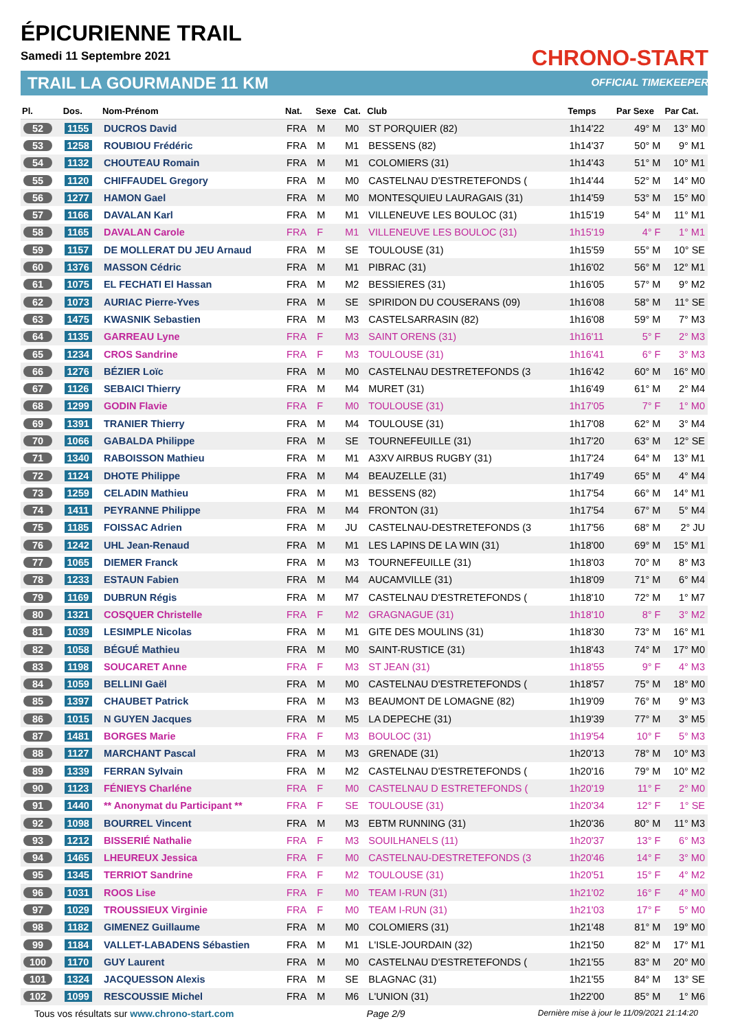ÉPICURIENNE TRAIL
Samedi 11 Septembre 2021
TRAIL LA GOURMANDE 11 KM
CHRONO-START
OFFICIAL TIMEKEEPER
| Pl. | Dos. | Nom-Prénom | Nat. | Sexe | Cat. | Club | Temps | Par Sexe | Par Cat. |
| --- | --- | --- | --- | --- | --- | --- | --- | --- | --- |
| 52 | 1155 | DUCROS David | FRA | M | M0 | ST PORQUIER (82) | 1h14'22 | 49° M | 13° M0 |
| 53 | 1258 | ROUBIOU Frédéric | FRA | M | M1 | BESSENS (82) | 1h14'37 | 50° M | 9° M1 |
| 54 | 1132 | CHOUTEAU Romain | FRA | M | M1 | COLOMIERS (31) | 1h14'43 | 51° M | 10° M1 |
| 55 | 1120 | CHIFFAUDEL Gregory | FRA | M | M0 | CASTELNAU D'ESTRETEFONDS ( | 1h14'44 | 52° M | 14° M0 |
| 56 | 1277 | HAMON Gael | FRA | M | M0 | MONTESQUIEU LAURAGAIS (31) | 1h14'59 | 53° M | 15° M0 |
| 57 | 1166 | DAVALAN Karl | FRA | M | M1 | VILLENEUVE LES BOULOC (31) | 1h15'19 | 54° M | 11° M1 |
| 58 | 1165 | DAVALAN Carole | FRA | F | M1 | VILLENEUVE LES BOULOC (31) | 1h15'19 | 4° F | 1° M1 |
| 59 | 1157 | DE MOLLERAT DU JEU Arnaud | FRA | M | SE | TOULOUSE (31) | 1h15'59 | 55° M | 10° SE |
| 60 | 1376 | MASSON Cédric | FRA | M | M1 | PIBRAC (31) | 1h16'02 | 56° M | 12° M1 |
| 61 | 1075 | EL FECHATI El Hassan | FRA | M | M2 | BESSIERES (31) | 1h16'05 | 57° M | 9° M2 |
| 62 | 1073 | AURIAC Pierre-Yves | FRA | M | SE | SPIRIDON DU COUSERANS (09) | 1h16'08 | 58° M | 11° SE |
| 63 | 1475 | KWASNIK Sebastien | FRA | M | M3 | CASTELSARRASIN (82) | 1h16'08 | 59° M | 7° M3 |
| 64 | 1135 | GARREAU Lyne | FRA | F | M3 | SAINT ORENS (31) | 1h16'11 | 5° F | 2° M3 |
| 65 | 1234 | CROS Sandrine | FRA | F | M3 | TOULOUSE (31) | 1h16'41 | 6° F | 3° M3 |
| 66 | 1276 | BÉZIER Loïc | FRA | M | M0 | CASTELNAU DESTRETEFONDS (3 | 1h16'42 | 60° M | 16° M0 |
| 67 | 1126 | SEBAICI Thierry | FRA | M | M4 | MURET (31) | 1h16'49 | 61° M | 2° M4 |
| 68 | 1299 | GODIN Flavie | FRA | F | M0 | TOULOUSE (31) | 1h17'05 | 7° F | 1° M0 |
| 69 | 1391 | TRANIER Thierry | FRA | M | M4 | TOULOUSE (31) | 1h17'08 | 62° M | 3° M4 |
| 70 | 1066 | GABALDA Philippe | FRA | M | SE | TOURNEFEUILLE (31) | 1h17'20 | 63° M | 12° SE |
| 71 | 1340 | RABOISSON Mathieu | FRA | M | M1 | A3XV AIRBUS RUGBY (31) | 1h17'24 | 64° M | 13° M1 |
| 72 | 1124 | DHOTE Philippe | FRA | M | M4 | BEAUZELLE (31) | 1h17'49 | 65° M | 4° M4 |
| 73 | 1259 | CELADIN Mathieu | FRA | M | M1 | BESSENS (82) | 1h17'54 | 66° M | 14° M1 |
| 74 | 1411 | PEYRANNE Philippe | FRA | M | M4 | FRONTON (31) | 1h17'54 | 67° M | 5° M4 |
| 75 | 1185 | FOISSAC Adrien | FRA | M | JU | CASTELNAU-DESTRETEFONDS (3 | 1h17'56 | 68° M | 2° JU |
| 76 | 1242 | UHL Jean-Renaud | FRA | M | M1 | LES LAPINS DE LA WIN (31) | 1h18'00 | 69° M | 15° M1 |
| 77 | 1065 | DIEMER Franck | FRA | M | M3 | TOURNEFEUILLE (31) | 1h18'03 | 70° M | 8° M3 |
| 78 | 1233 | ESTAUN Fabien | FRA | M | M4 | AUCAMVILLE (31) | 1h18'09 | 71° M | 6° M4 |
| 79 | 1169 | DUBRUN Régis | FRA | M | M7 | CASTELNAU D'ESTRETEFONDS ( | 1h18'10 | 72° M | 1° M7 |
| 80 | 1321 | COSQUER Christelle | FRA | F | M2 | GRAGNAGUE (31) | 1h18'10 | 8° F | 3° M2 |
| 81 | 1039 | LESIMPLE Nicolas | FRA | M | M1 | GITE DES MOULINS (31) | 1h18'30 | 73° M | 16° M1 |
| 82 | 1058 | BÉGUÉ Mathieu | FRA | M | M0 | SAINT-RUSTICE (31) | 1h18'43 | 74° M | 17° M0 |
| 83 | 1198 | SOUCARET Anne | FRA | F | M3 | ST JEAN (31) | 1h18'55 | 9° F | 4° M3 |
| 84 | 1059 | BELLINI Gaël | FRA | M | M0 | CASTELNAU D'ESTRETEFONDS ( | 1h18'57 | 75° M | 18° M0 |
| 85 | 1397 | CHAUBET Patrick | FRA | M | M3 | BEAUMONT DE LOMAGNE (82) | 1h19'09 | 76° M | 9° M3 |
| 86 | 1015 | N GUYEN Jacques | FRA | M | M5 | LA DEPECHE (31) | 1h19'39 | 77° M | 3° M5 |
| 87 | 1481 | BORGES Marie | FRA | F | M3 | BOULOC (31) | 1h19'54 | 10° F | 5° M3 |
| 88 | 1127 | MARCHANT Pascal | FRA | M | M3 | GRENADE (31) | 1h20'13 | 78° M | 10° M3 |
| 89 | 1339 | FERRAN Sylvain | FRA | M | M2 | CASTELNAU D'ESTRETEFONDS ( | 1h20'16 | 79° M | 10° M2 |
| 90 | 1123 | FÉNIEYS Charléne | FRA | F | M0 | CASTELNAU D ESTRETEFONDS ( | 1h20'19 | 11° F | 2° M0 |
| 91 | 1440 | ** Anonymat du Participant ** | FRA | F | SE | TOULOUSE (31) | 1h20'34 | 12° F | 1° SE |
| 92 | 1098 | BOURREL Vincent | FRA | M | M3 | EBTM RUNNING (31) | 1h20'36 | 80° M | 11° M3 |
| 93 | 1212 | BISSERIÉ Nathalie | FRA | F | M3 | SOUILHANELS (11) | 1h20'37 | 13° F | 6° M3 |
| 94 | 1465 | LHEUREUX Jessica | FRA | F | M0 | CASTELNAU-DESTRETEFONDS (3 | 1h20'46 | 14° F | 3° M0 |
| 95 | 1345 | TERRIOT Sandrine | FRA | F | M2 | TOULOUSE (31) | 1h20'51 | 15° F | 4° M2 |
| 96 | 1031 | ROOS Lise | FRA | F | M0 | TEAM I-RUN (31) | 1h21'02 | 16° F | 4° M0 |
| 97 | 1029 | TROUSSIEUX Virginie | FRA | F | M0 | TEAM I-RUN (31) | 1h21'03 | 17° F | 5° M0 |
| 98 | 1182 | GIMENEZ Guillaume | FRA | M | M0 | COLOMIERS (31) | 1h21'48 | 81° M | 19° M0 |
| 99 | 1184 | VALLET-LABADENS Sébastien | FRA | M | M1 | L'ISLE-JOURDAIN (32) | 1h21'50 | 82° M | 17° M1 |
| 100 | 1170 | GUY Laurent | FRA | M | M0 | CASTELNAU D'ESTRETEFONDS ( | 1h21'55 | 83° M | 20° M0 |
| 101 | 1324 | JACQUESSON Alexis | FRA | M | SE | BLAGNAC (31) | 1h21'55 | 84° M | 13° SE |
| 102 | 1099 | RESCOUSSIE Michel | FRA | M | M6 | L'UNION (31) | 1h22'00 | 85° M | 1° M6 |
Tous vos résultats sur www.chrono-start.com Page 2/9 Dernière mise à jour le 11/09/2021 21:14:20